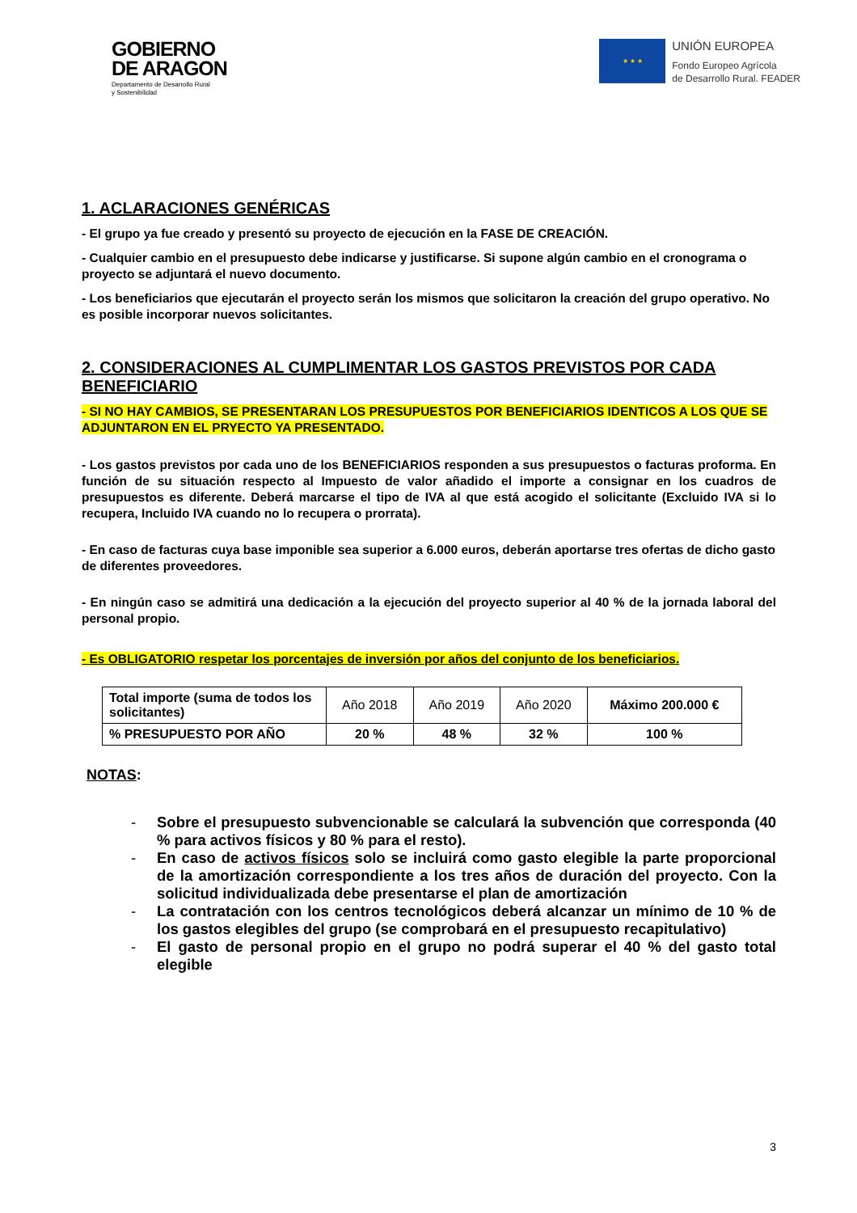GOBIERNO
DE ARAGON
Departamento de Desarrollo Rural
y Sostenibilidad
★ ★ ★
UNIÓN EUROPEA
Fondo Europeo Agrícola
de Desarrollo Rural. FEADER
1. ACLARACIONES GENÉRICAS
- El grupo ya fue creado y presentó su proyecto de ejecución en la FASE DE CREACIÓN.
- Cualquier cambio en el presupuesto debe indicarse y justificarse. Si supone algún cambio en el cronograma o proyecto se adjuntará el nuevo documento.
- Los beneficiarios que ejecutarán el proyecto serán los mismos que solicitaron la creación del grupo operativo. No es posible incorporar nuevos solicitantes.
2. CONSIDERACIONES AL CUMPLIMENTAR LOS GASTOS PREVISTOS POR CADA BENEFICIARIO
- SI NO HAY CAMBIOS, SE PRESENTARAN LOS PRESUPUESTOS POR BENEFICIARIOS IDENTICOS A LOS QUE SE ADJUNTARON EN EL PRYECTO YA PRESENTADO.
- Los gastos previstos por cada uno de los BENEFICIARIOS responden a sus presupuestos o facturas proforma. En función de su situación respecto al Impuesto de valor añadido el importe a consignar en los cuadros de presupuestos es diferente. Deberá marcarse el tipo de IVA al que está acogido el solicitante (Excluido IVA si lo recupera, Incluido IVA cuando no lo recupera o prorrata).
- En caso de facturas cuya base imponible sea superior a 6.000 euros, deberán aportarse tres ofertas de dicho gasto de diferentes proveedores.
- En ningún caso se admitirá una dedicación a la ejecución del proyecto superior al 40 % de la jornada laboral del personal propio.
- Es OBLIGATORIO respetar los porcentajes de inversión por años del conjunto de los beneficiarios.
| Total importe (suma de todos los solicitantes) | Año 2018 | Año 2019 | Año 2020 | Máximo 200.000 € |
| % PRESUPUESTO POR AÑO | 20 % | 48 % | 32 % | 100 % |
NOTAS:
- Sobre el presupuesto subvencionable se calculará la subvención que corresponda (40 % para activos físicos y 80 % para el resto).
- En caso de activos físicos solo se incluirá como gasto elegible la parte proporcional de la amortización correspondiente a los tres años de duración del proyecto. Con la solicitud individualizada debe presentarse el plan de amortización
- La contratación con los centros tecnológicos deberá alcanzar un mínimo de 10 % de los gastos elegibles del grupo (se comprobará en el presupuesto recapitulativo)
- El gasto de personal propio en el grupo no podrá superar el 40 % del gasto total elegible
3